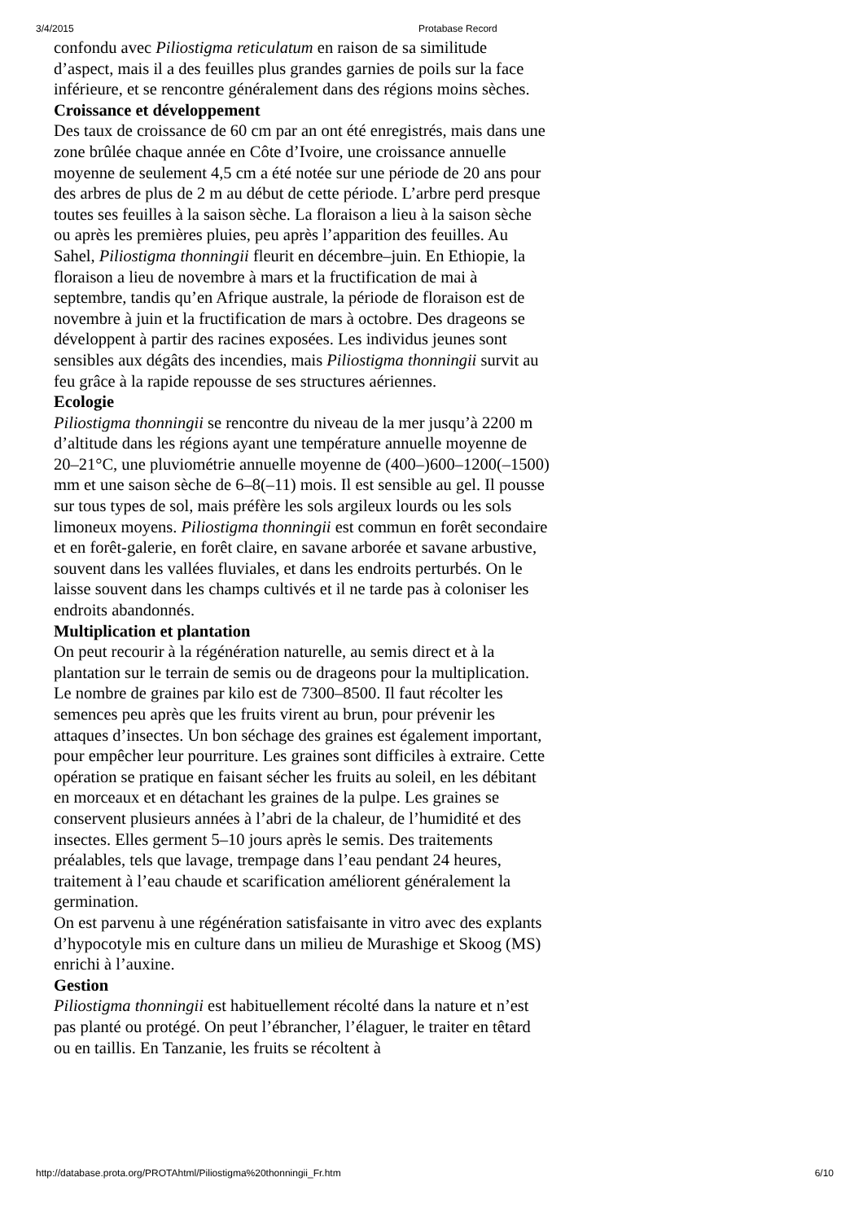3/4/2015 Protabase Record
confondu avec Piliostigma reticulatum en raison de sa similitude d’aspect, mais il a des feuilles plus grandes garnies de poils sur la face inférieure, et se rencontre généralement dans des régions moins sèches.
Croissance et développement
Des taux de croissance de 60 cm par an ont été enregistrés, mais dans une zone brûlée chaque année en Côte d’Ivoire, une croissance annuelle moyenne de seulement 4,5 cm a été notée sur une période de 20 ans pour des arbres de plus de 2 m au début de cette période. L’arbre perd presque toutes ses feuilles à la saison sèche. La floraison a lieu à la saison sèche ou après les premières pluies, peu après l’apparition des feuilles. Au Sahel, Piliostigma thonningii fleurit en décembre–juin. En Ethiopie, la floraison a lieu de novembre à mars et la fructification de mai à septembre, tandis qu’en Afrique australe, la période de floraison est de novembre à juin et la fructification de mars à octobre. Des drageons se développent à partir des racines exposées. Les individus jeunes sont sensibles aux dégâts des incendies, mais Piliostigma thonningii survit au feu grâce à la rapide repousse de ses structures aériennes.
Ecologie
Piliostigma thonningii se rencontre du niveau de la mer jusqu’à 2200 m d’altitude dans les régions ayant une température annuelle moyenne de 20–21°C, une pluviométrie annuelle moyenne de (400–)600–1200(–1500) mm et une saison sèche de 6–8(–11) mois. Il est sensible au gel. Il pousse sur tous types de sol, mais préfère les sols argileux lourds ou les sols limoneux moyens. Piliostigma thonningii est commun en forêt secondaire et en forêt-galerie, en forêt claire, en savane arborée et savane arbustive, souvent dans les vallées fluviales, et dans les endroits perturbés. On le laisse souvent dans les champs cultivés et il ne tarde pas à coloniser les endroits abandonnés.
Multiplication et plantation
On peut recourir à la régénération naturelle, au semis direct et à la plantation sur le terrain de semis ou de drageons pour la multiplication. Le nombre de graines par kilo est de 7300–8500. Il faut récolter les semences peu après que les fruits virent au brun, pour prévenir les attaques d’insectes. Un bon séchage des graines est également important, pour empêcher leur pourriture. Les graines sont difficiles à extraire. Cette opération se pratique en faisant sécher les fruits au soleil, en les débitant en morceaux et en détachant les graines de la pulpe. Les graines se conservent plusieurs années à l’abri de la chaleur, de l’humidité et des insectes. Elles germent 5–10 jours après le semis. Des traitements préalables, tels que lavage, trempage dans l’eau pendant 24 heures, traitement à l’eau chaude et scarification améliorent généralement la germination.
On est parvenu à une régénération satisfaisante in vitro avec des explants d’hypocotyle mis en culture dans un milieu de Murashige et Skoog (MS) enrichi à l’auxine.
Gestion
Piliostigma thonningii est habituellement récolté dans la nature et n’est pas planté ou protégé. On peut l’ébrancher, l’élaguer, le traiter en têtard ou en taillis. En Tanzanie, les fruits se récoltent à
http://database.prota.org/PROTAhtml/Piliostigma%20thonningii_Fr.htm 6/10